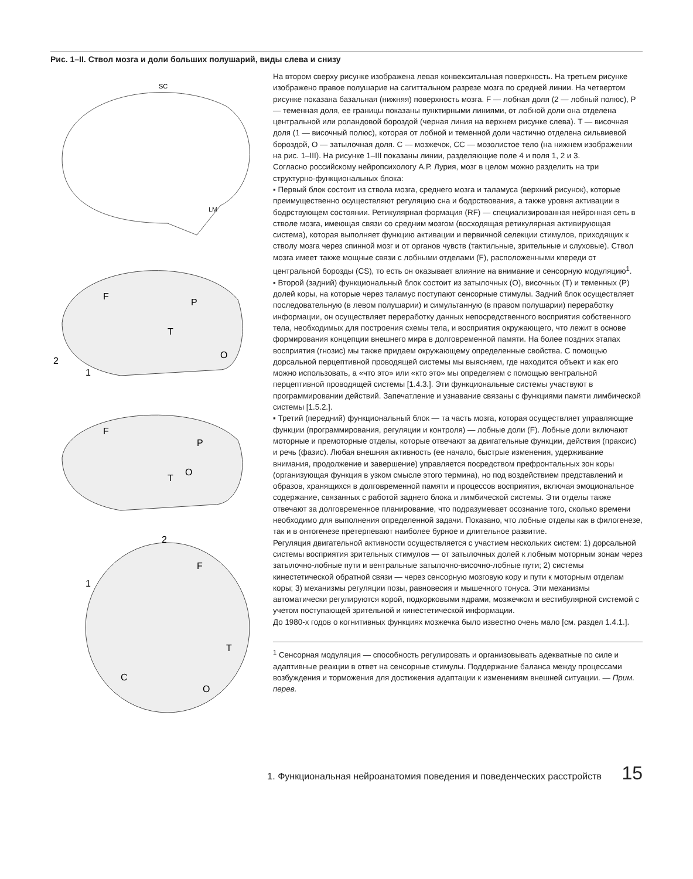Рис. 1–II. Ствол мозга и доли больших полушарий, виды слева и снизу
SC
LM
F
P
T
O
2
1
F
P
O
T
2
1
F
T
C
O
На втором сверху рисунке изображена левая конвекситальная поверхность. На третьем рисунке изображено правое полушарие на сагиттальном разрезе мозга по средней линии. На четвертом рисунке показана базальная (нижняя) поверхность мозга. F — лобная доля (2 — лобный полюс), P — теменная доля, ее границы показаны пунктирными линиями, от лобной доли она отделена центральной или роландовой бороздой (черная линия на верхнем рисунке слева). T — височная доля (1 — височный полюс), которая от лобной и теменной доли частично отделена сильвиевой бороздой, O — затылочная доля. C — мозжечок, CC — мозолистое тело (на нижнем изображении на рис. 1–III). На рисунке 1–III показаны линии, разделяющие поле 4 и поля 1, 2 и 3.
Согласно российскому нейропсихологу А.Р. Лурия, мозг в целом можно разделить на три структурно-функциональных блока:
▪ Первый блок состоит из ствола мозга, среднего мозга и таламуса (верхний рисунок), которые преимущественно осуществляют регуляцию сна и бодрствования, а также уровня активации в бодрствующем состоянии. Ретикулярная формация (RF) — специализированная нейронная сеть в стволе мозга, имеющая связи со средним мозгом (восходящая ретикулярная активирующая система), которая выполняет функцию активации и первичной селекции стимулов, приходящих к стволу мозга через спинной мозг и от органов чувств (тактильные, зрительные и слуховые). Ствол мозга имеет также мощные связи с лобными отделами (F), расположенными кпереди от центральной борозды (CS), то есть он оказывает влияние на внимание и сенсорную модуляцию<sup>1</sup>.
▪ Второй (задний) функциональный блок состоит из затылочных (O), височных (T) и теменных (P) долей коры, на которые через таламус поступают сенсорные стимулы. Задний блок осуществляет последовательную (в левом полушарии) и симультанную (в правом полушарии) переработку информации, он осуществляет переработку данных непосредственного восприятия собственного тела, необходимых для построения схемы тела, и восприятия окружающего, что лежит в основе формирования концепции внешнего мира в долговременной памяти. На более поздних этапах восприятия (гнозис) мы также придаем окружающему определенные свойства. С помощью дорсальной перцептивной проводящей системы мы выясняем, где находится объект и как его можно использовать, а «что это» или «кто это» мы определяем с помощью вентральной перцептивной проводящей системы [1.4.3.]. Эти функциональные системы участвуют в программировании действий. Запечатление и узнавание связаны с функциями памяти лимбической системы [1.5.2.].
▪ Третий (передний) функциональный блок — та часть мозга, которая осуществляет управляющие функции (программирования, регуляции и контроля) — лобные доли (F). Лобные доли включают моторные и премоторные отделы, которые отвечают за двигательные функции, действия (праксис) и речь (фазис). Любая внешняя активность (ее начало, быстрые изменения, удерживание внимания, продолжение и завершение) управляется посредством префронтальных зон коры (организующая функция в узком смысле этого термина), но под воздействием представлений и образов, хранящихся в долговременной памяти и процессов восприятия, включая эмоциональное содержание, связанных с работой заднего блока и лимбической системы. Эти отделы также отвечают за долговременное планирование, что подразумевает осознание того, сколько времени необходимо для выполнения определенной задачи. Показано, что лобные отделы как в филогенезе, так и в онтогенезе претерпевают наиболее бурное и длительное развитие.
Регуляция двигательной активности осуществляется с участием нескольких систем: 1) дорсальной системы восприятия зрительных стимулов — от затылочных долей к лобным моторным зонам через затылочно-лобные пути и вентральные затылочно-височно-лобные пути; 2) системы кинестетической обратной связи — через сенсорную мозговую кору и пути к моторным отделам коры; 3) механизмы регуляции позы, равновесия и мышечного тонуса. Эти механизмы автоматически регулируются корой, подкорковыми ядрами, мозжечком и вестибулярной системой с учетом поступающей зрительной и кинестетической информации.
До 1980-х годов о когнитивных функциях мозжечка было известно очень мало [см. раздел 1.4.1.].
<sup>1</sup> Сенсорная модуляция — способность регулировать и организовывать адекватные по силе и адаптивные реакции в ответ на сенсорные стимулы. Поддержание баланса между процессами возбуждения и торможения для достижения адаптации к изменениям внешней ситуации. — Прим. перев.
1. Функциональная нейроанатомия поведения и поведенческих расстройств 15